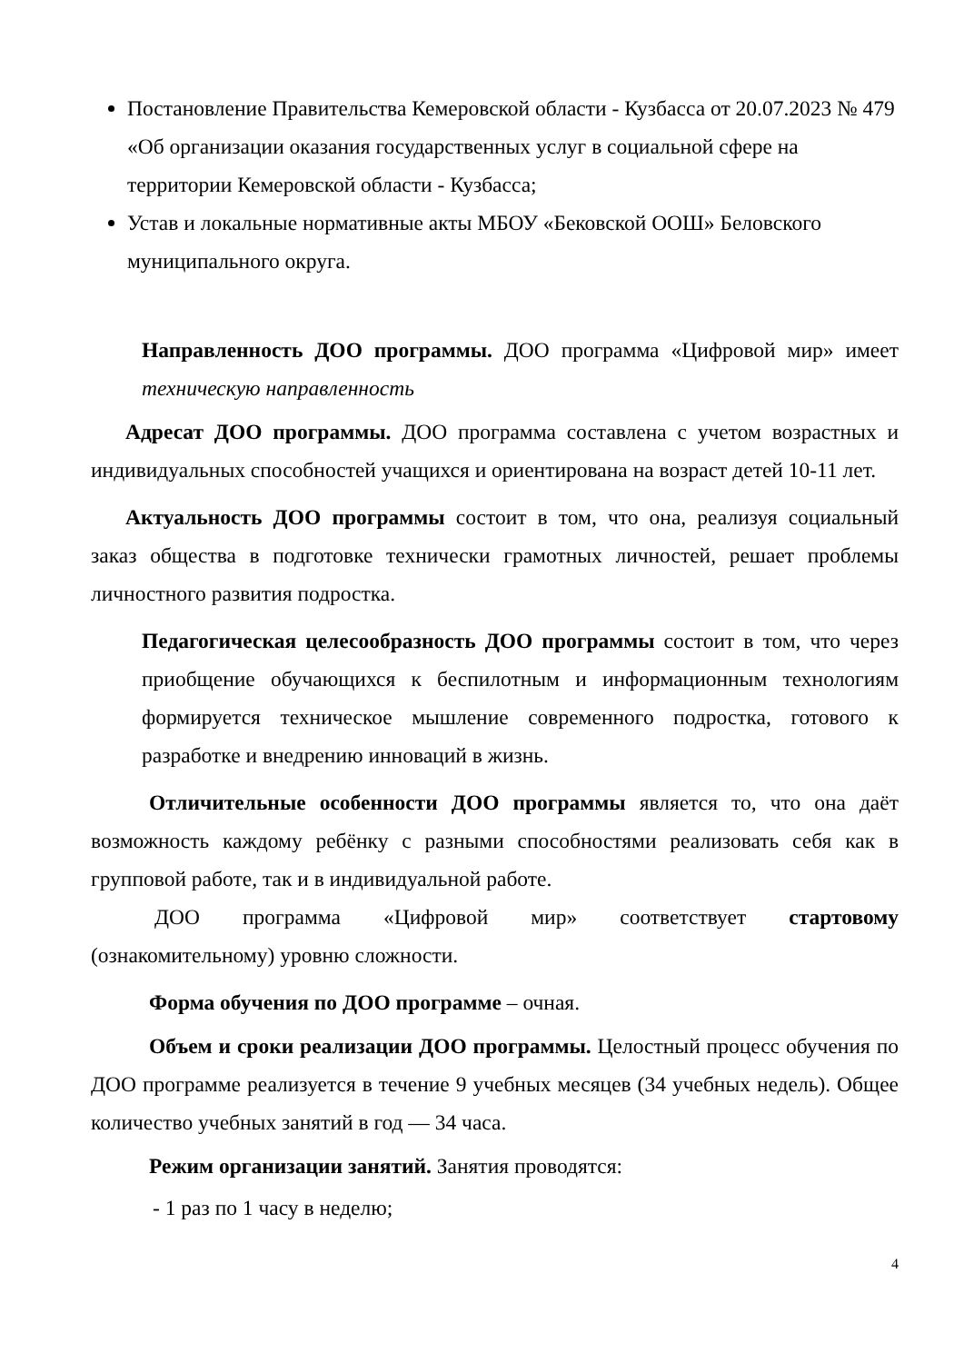Постановление Правительства Кемеровской области - Кузбасса от 20.07.2023 № 479 «Об организации оказания государственных услуг в социальной сфере на территории Кемеровской области - Кузбасса;
Устав и локальные нормативные акты МБОУ «Бековской ООШ» Беловского муниципального округа.
Направленность ДОО программы. ДОО программа «Цифровой мир» имеет техническую направленность
Адресат ДОО программы. ДОО программа составлена с учетом возрастных и индивидуальных способностей учащихся и ориентирована на возраст детей 10-11 лет.
Актуальность ДОО программы состоит в том, что она, реализуя социальный заказ общества в подготовке технически грамотных личностей, решает проблемы личностного развития подростка.
Педагогическая целесообразность ДОО программы состоит в том, что через приобщение обучающихся к беспилотным и информационным технологиям формируется техническое мышление современного подростка, готового к разработке и внедрению инноваций в жизнь.
Отличительные особенности ДОО программы является то, что она даёт возможность каждому ребёнку с разными способностями реализовать себя как в групповой работе, так и в индивидуальной работе.
ДОО программа «Цифровой мир» соответствует стартовому (ознакомительному) уровню сложности.
Форма обучения по ДОО программе – очная.
Объем и сроки реализации ДОО программы. Целостный процесс обучения по ДОО программе реализуется в течение 9 учебных месяцев (34 учебных недель). Общее количество учебных занятий в год — 34 часа.
Режим организации занятий. Занятия проводятся:
- 1 раз по 1 часу в неделю;
4